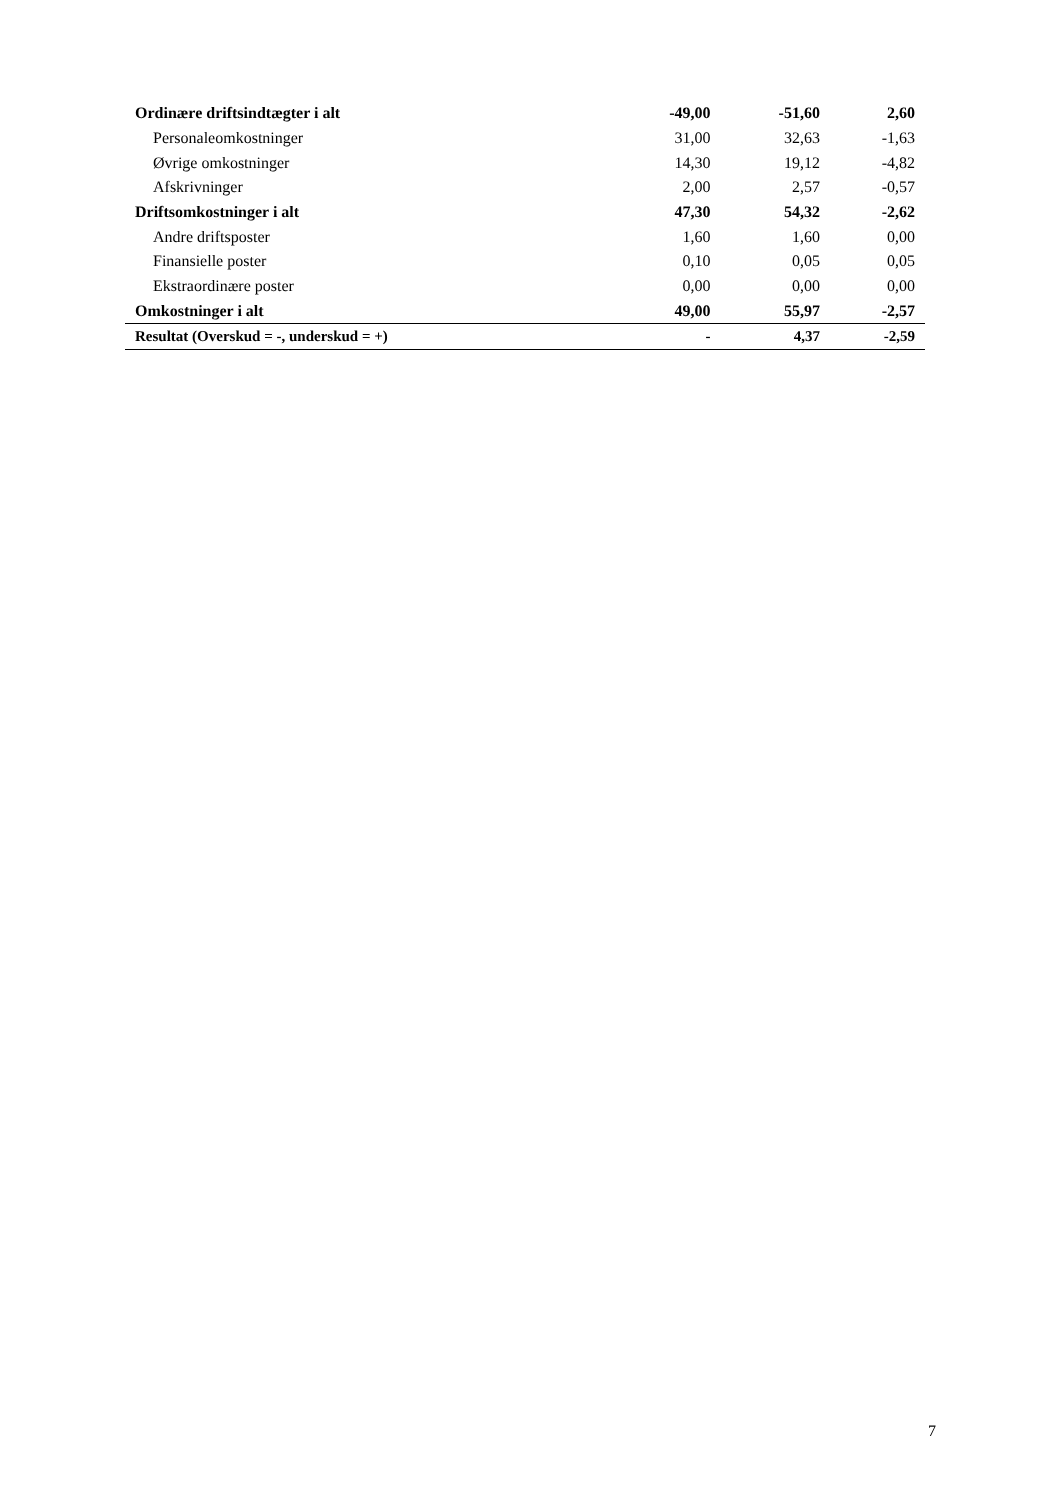| Ordinære driftsindtægter i alt | -49,00 | -51,60 | 2,60 |
| Personaleomkostninger | 31,00 | 32,63 | -1,63 |
| Øvrige omkostninger | 14,30 | 19,12 | -4,82 |
| Afskrivninger | 2,00 | 2,57 | -0,57 |
| Driftsomkostninger i alt | 47,30 | 54,32 | -2,62 |
| Andre driftsposter | 1,60 | 1,60 | 0,00 |
| Finansielle poster | 0,10 | 0,05 | 0,05 |
| Ekstraordinære poster | 0,00 | 0,00 | 0,00 |
| Omkostninger i alt | 49,00 | 55,97 | -2,57 |
| Resultat (Overskud = -, underskud = +) | - | 4,37 | -2,59 |
7